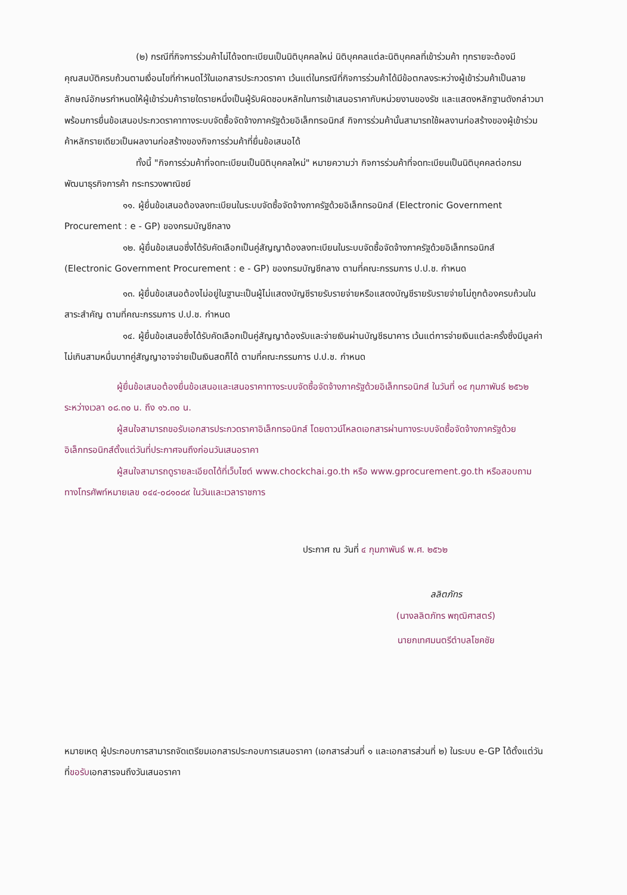(๒) กรณีที่กิจการร่วมค้าไม่ได้จดทะเบียนเป็นนิติบุคคลใหม่ นิติบุคคลแต่ละนิติบุคคลที่เข้าร่วมค้า ทุกรายจะต้องมีคุณสมบัติครบถ้วนตามเงื่อนไขที่กำหนดไว้ในเอกสารประกวดราคา เว้นแต่ในกรณีที่กิจการร่วมค้าได้มีข้อตกลงระหว่างผู้เข้าร่วมค้าเป็นลายลักษณ์อักษรกำหนดให้ผู้เข้าร่วมค้ารายใดรายหนึ่งเป็นผู้รับผิดชอบหลักในการเข้าเสนอราคากับหน่วยงานของรัช และแสดงหลักฐานดังกล่าวมาพร้อมการยื่นข้อเสนอประกวดราคาทางระบบจัดซื้อจัดจ้างภาครัฐด้วยอิเล็กทรอนิกส์ กิจการร่วมค้านั้นสามารถใช้ผลงานก่อสร้างของผู้เข้าร่วมค้าหลักรายเดียวเป็นผลงานก่อสร้างของกิจการร่วมค้าที่ยื่นข้อเสนอได้
ทั้งนี้ "กิจการร่วมค้าที่จดทะเบียนเป็นนิติบุคคลใหม่" หมายความว่า กิจการร่วมค้าที่จดทะเบียนเป็นนิติบุคคลต่อกรมพัฒนาธุรกิจการค้า กระทรวงพาณิชย์
๑๑. ผู้ยื่นข้อเสนอต้องลงทะเบียนในระบบจัดซื้อจัดจ้างภาครัฐด้วยอิเล็กทรอนิกส์ (Electronic Government Procurement : e - GP) ของกรมบัญชีกลาง
๑๒. ผู้ยื่นข้อเสนอซึ่งได้รับคัดเลือกเป็นคู่สัญญาต้องลงทะเบียนในระบบจัดซื้อจัดจ้างภาครัฐด้วยอิเล็กทรอนิกส์ (Electronic Government Procurement : e - GP) ของกรมบัญชีกลาง ตามที่คณะกรรมการ ป.ป.ช. กำหนด
๑๓. ผู้ยื่นข้อเสนอต้องไม่อยู่ในฐานะเป็นผู้ไม่แสดงบัญชีรายรับรายจ่ายหรือแสดงบัญชีรายรับรายจ่ายไม่ถูกต้องครบถ้วนในสาระสำคัญ ตามที่คณะกรรมการ ป.ป.ช. กำหนด
๑๔. ผู้ยื่นข้อเสนอซึ่งได้รับคัดเลือกเป็นคู่สัญญาต้องรับและจ่ายเงินผ่านบัญชีธนาคาร เว้นแต่การจ่ายเงินแต่ละครั้งซึ่งมีมูลค่าไม่เกินสามหมื่นบาทคู่สัญญาอาจจ่ายเป็นเงินสดก็ได้ ตามที่คณะกรรมการ ป.ป.ช. กำหนด
ผู้ยื่นข้อเสนอต้องยื่นข้อเสนอและเสนอราคาทางระบบจัดซื้อจัดจ้างภาครัฐด้วยอิเล็กทรอนิกส์ ในวันที่ ๑๔ กุมภาพันธ์ ๒๕๖๒ ระหว่างเวลา ๐๘.๓๐ น. ถึง ๑๖.๓๐ น.
ผู้สนใจสามารถขอรับเอกสารประกวดราคาอิเล็กทรอนิกส์ โดยดาวน์โหลดเอกสารผ่านทางระบบจัดซื้อจัดจ้างภาครัฐด้วยอิเล็กทรอนิกส์ตั้งแต่วันที่ประกาศจนถึงก่อนวันเสนอราคา
ผู้สนใจสามารถดูรายละเอียดได้ที่เว็บไซต์ www.chockchai.go.th หรือ www.gprocurement.go.th หรือสอบถามทางโทรศัพท์หมายเลข ๐๔๔-๐๘๑๐๘๙ ในวันและเวลาราชการ
ประกาศ ณ วันที่ ๔ กุมภาพันธ์ พ.ศ. ๒๕๖๒
ลลิตภัทร
(นางลลิตภัทร พฤฒิศาสตร์)
นายกเทศมนตรีตำบลโชคชัย
หมายเหตุ ผู้ประกอบการสามารถจัดเตรียมเอกสารประกอบการเสนอราคา (เอกสารส่วนที่ ๑ และเอกสารส่วนที่ ๒) ในระบบ e-GP ได้ตั้งแต่วันที่ขอรับเอกสารจนถึงวันเสนอราคา